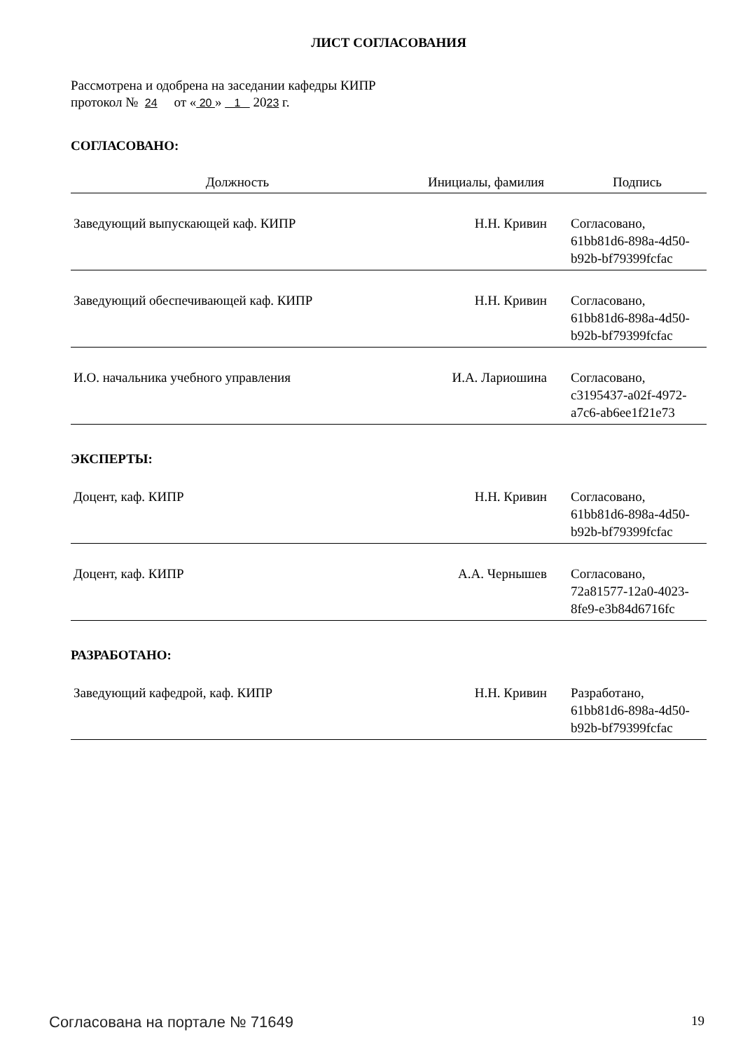ЛИСТ СОГЛАСОВАНИЯ
Рассмотрена и одобрена на заседании кафедры КИПР
протокол № 24 от « 20 » 1 2023 г.
СОГЛАСОВАНО:
| Должность | Инициалы, фамилия | Подпись |
| --- | --- | --- |
| Заведующий выпускающей каф. КИПР | Н.Н. Кривин | Согласовано, 61bb81d6-898a-4d50- b92b-bf79399fcfac |
| Заведующий обеспечивающей каф. КИПР | Н.Н. Кривин | Согласовано, 61bb81d6-898a-4d50- b92b-bf79399fcfac |
| И.О. начальника учебного управления | И.А. Лариошина | Согласовано, c3195437-a02f-4972- a7c6-ab6ee1f21e73 |
ЭКСПЕРТЫ:
| Доцент, каф. КИПР | Н.Н. Кривин | Согласовано, 61bb81d6-898a-4d50- b92b-bf79399fcfac |
| Доцент, каф. КИПР | А.А. Чернышев | Согласовано, 72a81577-12a0-4023- 8fe9-e3b84d6716fc |
РАЗРАБОТАНО:
| Заведующий кафедрой, каф. КИПР | Н.Н. Кривин | Разработано, 61bb81d6-898a-4d50- b92b-bf79399fcfac |
Согласована на портале № 71649 19